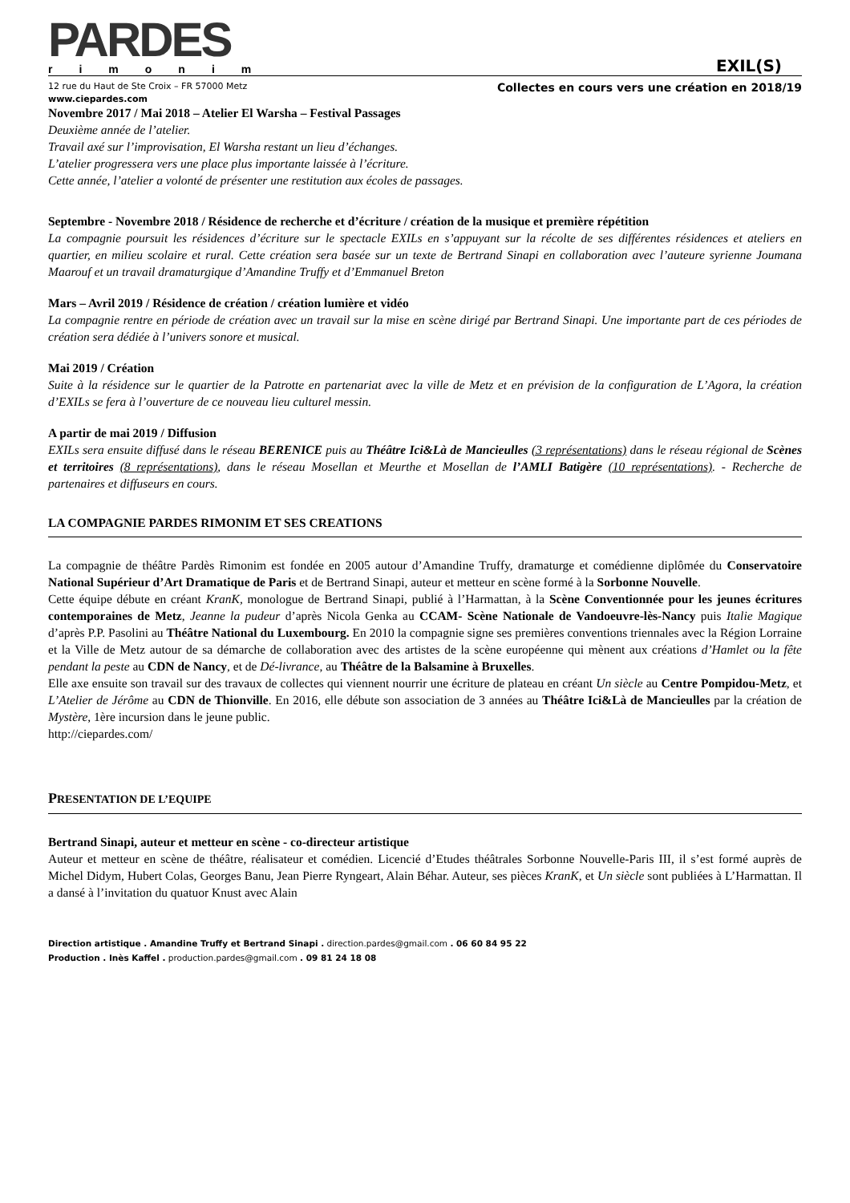PARDES
rimonim
EXIL(S)
12 rue du Haut de Ste Croix – FR 57000 Metz Collectes en cours vers une création en 2018/19
www.ciepardes.com
Novembre 2017 / Mai 2018 – Atelier El Warsha – Festival Passages
Deuxième année de l’atelier.
Travail axé sur l’improvisation, El Warsha restant un lieu d’échanges.
L’atelier progressera vers une place plus importante laissée à l’écriture.
Cette année, l’atelier a volonté de présenter une restitution aux écoles de passages.
Septembre - Novembre 2018 / Résidence de recherche et d’écriture / création de la musique et première répétition
La compagnie poursuit les résidences d’écriture sur le spectacle EXILs en s’appuyant sur la récolte de ses différentes résidences et ateliers en quartier, en milieu scolaire et rural. Cette création sera basée sur un texte de Bertrand Sinapi en collaboration avec l’auteure syrienne Joumana Maarouf et un travail dramaturgique d’Amandine Truffy et d’Emmanuel Breton
Mars – Avril 2019 / Résidence de création / création lumière et vidéo
La compagnie rentre en période de création avec un travail sur la mise en scène dirigé par Bertrand Sinapi. Une importante part de ces périodes de création sera dédiée à l’univers sonore et musical.
Mai 2019 / Création
Suite à la résidence sur le quartier de la Patrotte en partenariat avec la ville de Metz et en prévision de la configuration de L’Agora, la création d’EXILs se fera à l’ouverture de ce nouveau lieu culturel messin.
A partir de mai 2019 / Diffusion
EXILs sera ensuite diffusé dans le réseau BERENICE puis au Théâtre Ici&Là de Mancieulles (3 représentations) dans le réseau régional de Scènes et territoires (8 représentations), dans le réseau Mosellan et Meurthe et Mosellan de l’AMLI Batigère (10 représentations). - Recherche de partenaires et diffuseurs en cours.
LA COMPAGNIE PARDES RIMONIM ET SES CREATIONS
La compagnie de théâtre Pardès Rimonim est fondée en 2005 autour d’Amandine Truffy, dramaturge et comédienne diplômée du Conservatoire National Supérieur d’Art Dramatique de Paris et de Bertrand Sinapi, auteur et metteur en scène formé à la Sorbonne Nouvelle.
Cette équipe débute en créant KranK, monologue de Bertrand Sinapi, publié à l’Harmattan, à la Scène Conventionnée pour les jeunes écritures contemporaines de Metz, Jeanne la pudeur d’après Nicola Genka au CCAM- Scène Nationale de Vandoeuvre-lès-Nancy puis Italie Magique d’après P.P. Pasolini au Théâtre National du Luxembourg. En 2010 la compagnie signe ses premières conventions triennales avec la Région Lorraine et la Ville de Metz autour de sa démarche de collaboration avec des artistes de la scène européenne qui mènent aux créations d’Hamlet ou la fête pendant la peste au CDN de Nancy, et de Dé-livrance, au Théâtre de la Balsamine à Bruxelles.
Elle axe ensuite son travail sur des travaux de collectes qui viennent nourrir une écriture de plateau en créant Un siècle au Centre Pompidou-Metz, et L’Atelier de Jérôme au CDN de Thionville. En 2016, elle débute son association de 3 années au Théâtre Ici&Là de Mancieulles par la création de Mystère, 1ère incursion dans le jeune public.
http://ciepardes.com/
PRESENTATION DE L’EQUIPE
Bertrand Sinapi, auteur et metteur en scène - co-directeur artistique
Auteur et metteur en scène de théâtre, réalisateur et comédien. Licencié d’Etudes théâtrales Sorbonne Nouvelle-Paris III, il s’est formé auprès de Michel Didym, Hubert Colas, Georges Banu, Jean Pierre Ryngeart, Alain Béhar. Auteur, ses pièces KranK, et Un siècle sont publiées à L’Harmattan. Il a dansé à l’invitation du quatuor Knust avec Alain
Direction artistique . Amandine Truffy et Bertrand Sinapi . direction.pardes@gmail.com . 06 60 84 95 22
Production . Inès Kaffel . production.pardes@gmail.com . 09 81 24 18 08